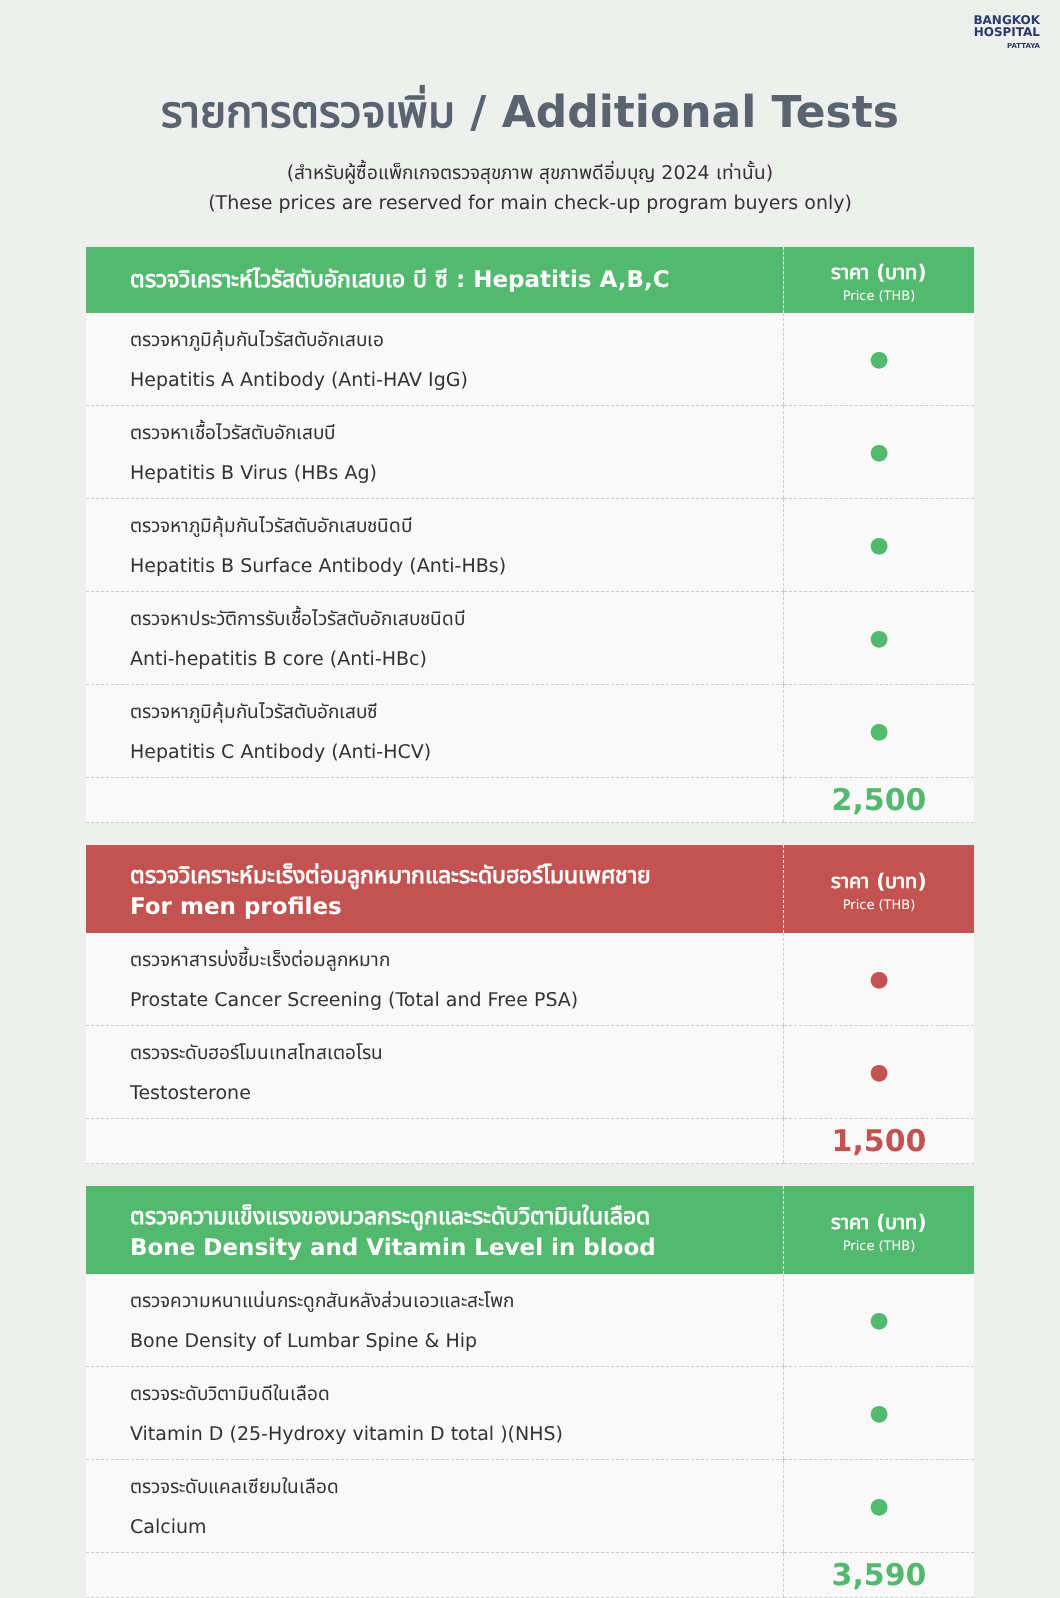BANGKOK
HOSPITAL
PATTAYA
รายการตรวจเพิ่ม / Additional Tests
(สำหรับผู้ซื้อแพ็กเกจตรวจสุขภาพ สุขภาพดีอิ่มบุญ 2024 เท่านั้น)
(These prices are reserved for main check-up program buyers only)
| ตรวจวิเคราะห์ไวรัสตับอักเสบเอ บี ซี : Hepatitis A,B,C | ราคา (บาท) Price (THB) |
| --- | --- |
| ตรวจหาภูมิคุ้มกันไวรัสตับอักเสบเอ Hepatitis A Antibody (Anti-HAV IgG) | ● |
| ตรวจหาเชื้อไวรัสตับอักเสบบี Hepatitis B Virus (HBs Ag) | ● |
| ตรวจหาภูมิคุ้มกันไวรัสตับอักเสบชนิดบี Hepatitis B Surface Antibody (Anti-HBs) | ● |
| ตรวจหาประวัติการรับเชื้อไวรัสตับอักเสบชนิดบี Anti-hepatitis B core (Anti-HBc) | ● |
| ตรวจหาภูมิคุ้มกันไวรัสตับอักเสบซี Hepatitis C Antibody (Anti-HCV) | ● |
| | 2,500 |
| ตรวจวิเคราะห์มะเร็งต่อมลูกหมากและระดับฮอร์โมนเพศชาย For men profiles | ราคา (บาท) Price (THB) |
| --- | --- |
| ตรวจหาสารบ่งชี้มะเร็งต่อมลูกหมาก Prostate Cancer Screening (Total and Free PSA) | ● |
| ตรวจระดับฮอร์โมนเทสโทสเตอโรน Testosterone | ● |
| | 1,500 |
| ตรวจความแข็งแรงของมวลกระดูกและระดับวิตามินในเลือด Bone Density and Vitamin Level in blood | ราคา (บาท) Price (THB) |
| --- | --- |
| ตรวจความหนาแน่นกระดูกสันหลังส่วนเอวและสะโพก Bone Density of Lumbar Spine & Hip | ● |
| ตรวจระดับวิตามินดีในเลือด Vitamin D (25-Hydroxy vitamin D total )(NHS) | ● |
| ตรวจระดับแคลเซียมในเลือด Calcium | ● |
| | 3,590 |